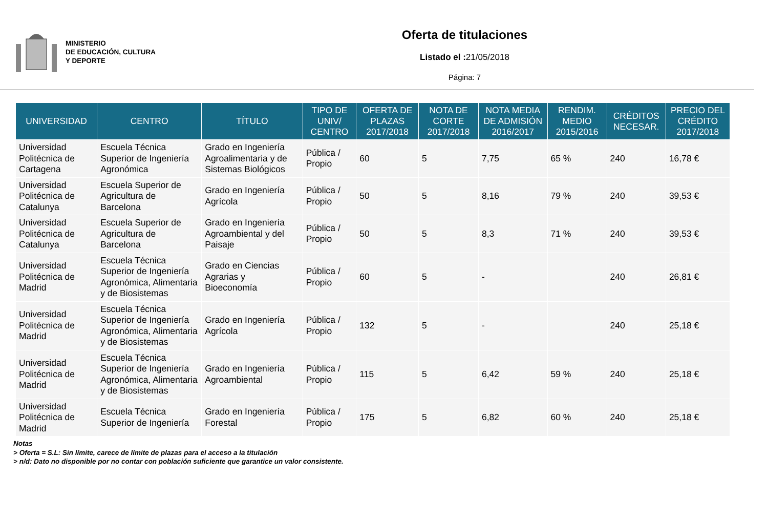MINISTERIO
DE EDUCACIÓN, CULTURA
Y DEPORTE
Oferta de titulaciones
Listado el : 21/05/2018
Página: 7
| UNIVERSIDAD | CENTRO | TÍTULO | TIPO DE UNIV/ CENTRO | OFERTA DE PLAZAS 2017/2018 | NOTA DE CORTE 2017/2018 | NOTA MEDIA DE ADMISIÓN 2016/2017 | RENDIM. MEDIO 2015/2016 | CRÉDITOS NECESAR. | PRECIO DEL CRÉDITO 2017/2018 |
| --- | --- | --- | --- | --- | --- | --- | --- | --- | --- |
| Universidad Politécnica de Cartagena | Escuela Técnica Superior de Ingeniería Agronómica | Grado en Ingeniería Agroalimentaria y de Sistemas Biológicos | Pública / Propio | 60 | 5 | 7,75 | 65 % | 240 | 16,78 € |
| Universidad Politécnica de Catalunya | Escuela Superior de Agricultura de Barcelona | Grado en Ingeniería Agrícola | Pública / Propio | 50 | 5 | 8,16 | 79 % | 240 | 39,53 € |
| Universidad Politécnica de Catalunya | Escuela Superior de Agricultura de Barcelona | Grado en Ingeniería Agroambiental y del Paisaje | Pública / Propio | 50 | 5 | 8,3 | 71 % | 240 | 39,53 € |
| Universidad Politécnica de Madrid | Escuela Técnica Superior de Ingeniería Agronómica, Alimentaria y de Biosistemas | Grado en Ciencias Agrarias y Bioeconomía | Pública / Propio | 60 | 5 | - | | 240 | 26,81 € |
| Universidad Politécnica de Madrid | Escuela Técnica Superior de Ingeniería Agronómica, Alimentaria y de Biosistemas | Grado en Ingeniería Agrícola | Pública / Propio | 132 | 5 | - | | 240 | 25,18 € |
| Universidad Politécnica de Madrid | Escuela Técnica Superior de Ingeniería Agronómica, Alimentaria y de Biosistemas | Grado en Ingeniería Agroambiental | Pública / Propio | 115 | 5 | 6,42 | 59 % | 240 | 25,18 € |
| Universidad Politécnica de Madrid | Escuela Técnica Superior de Ingeniería | Grado en Ingeniería Forestal | Pública / Propio | 175 | 5 | 6,82 | 60 % | 240 | 25,18 € |
Notas
> Oferta = S.L: Sin límite, carece de límite de plazas para el acceso a la titulación
> n/d: Dato no disponible por no contar con población suficiente que garantice un valor consistente.